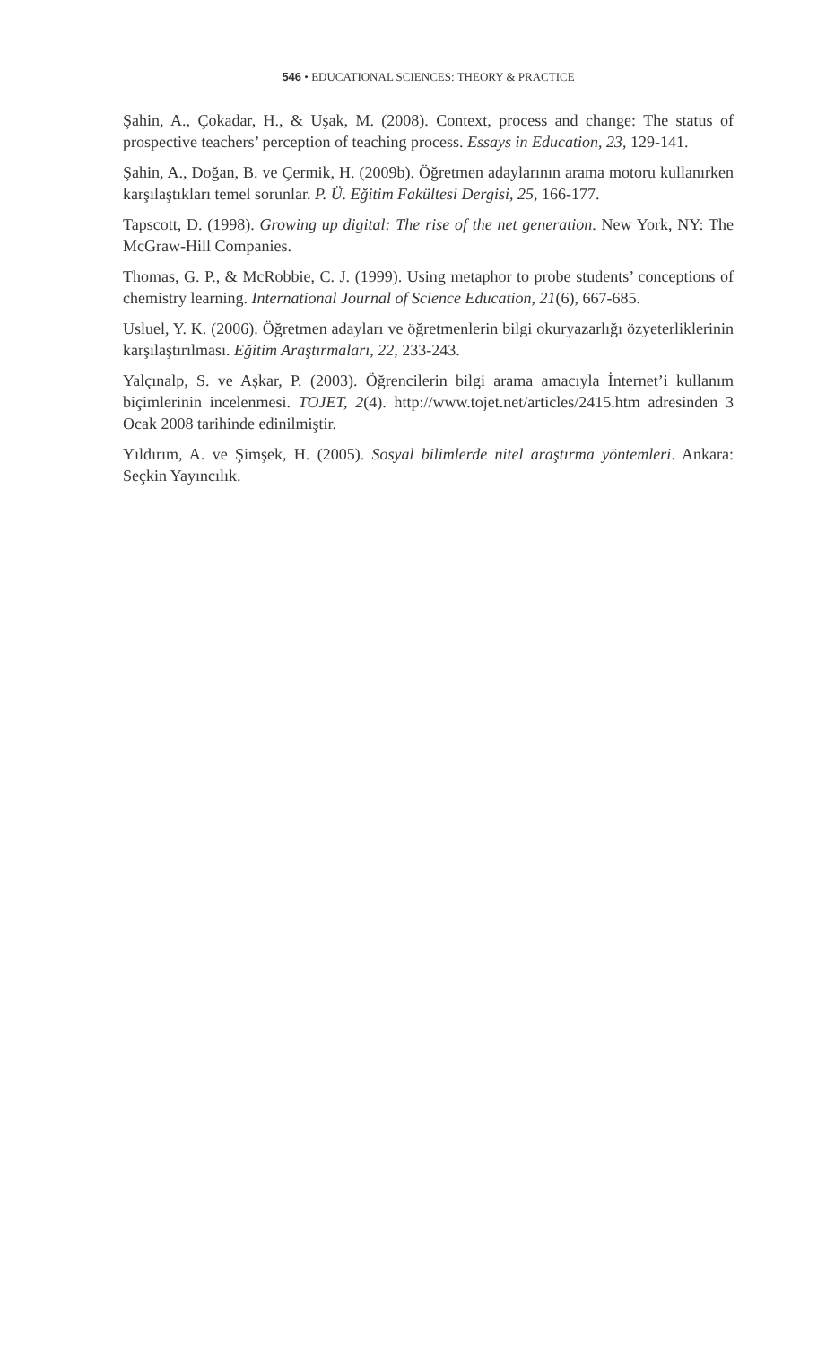546 • EDUCATIONAL SCIENCES: THEORY & PRACTICE
Şahin, A., Çokadar, H., & Uşak, M. (2008). Context, process and change: The status of prospective teachers’ perception of teaching process. Essays in Education, 23, 129-141.
Şahin, A., Doğan, B. ve Çermik, H. (2009b). Öğretmen adaylarının arama motoru kullanırken karşılaştıkları temel sorunlar. P. Ü. Eğitim Fakültesi Dergisi, 25, 166-177.
Tapscott, D. (1998). Growing up digital: The rise of the net generation. New York, NY: The McGraw-Hill Companies.
Thomas, G. P., & McRobbie, C. J. (1999). Using metaphor to probe students’ conceptions of chemistry learning. International Journal of Science Education, 21(6), 667-685.
Usluel, Y. K. (2006). Öğretmen adayları ve öğretmenlerin bilgi okuryazarlığı özyeterliklerinin karşılaştırılması. Eğitim Araştırmaları, 22, 233-243.
Yalçınalp, S. ve Aşkar, P. (2003). Öğrencilerin bilgi arama amacıyla İnternet’i kullanım biçimlerinin incelenmesi. TOJET, 2(4). http://www.tojet.net/articles/2415.htm adresinden 3 Ocak 2008 tarihinde edinilmiştir.
Yıldırım, A. ve Şimşek, H. (2005). Sosyal bilimlerde nitel araştırma yöntemleri. Ankara: Seçkin Yayıncılık.